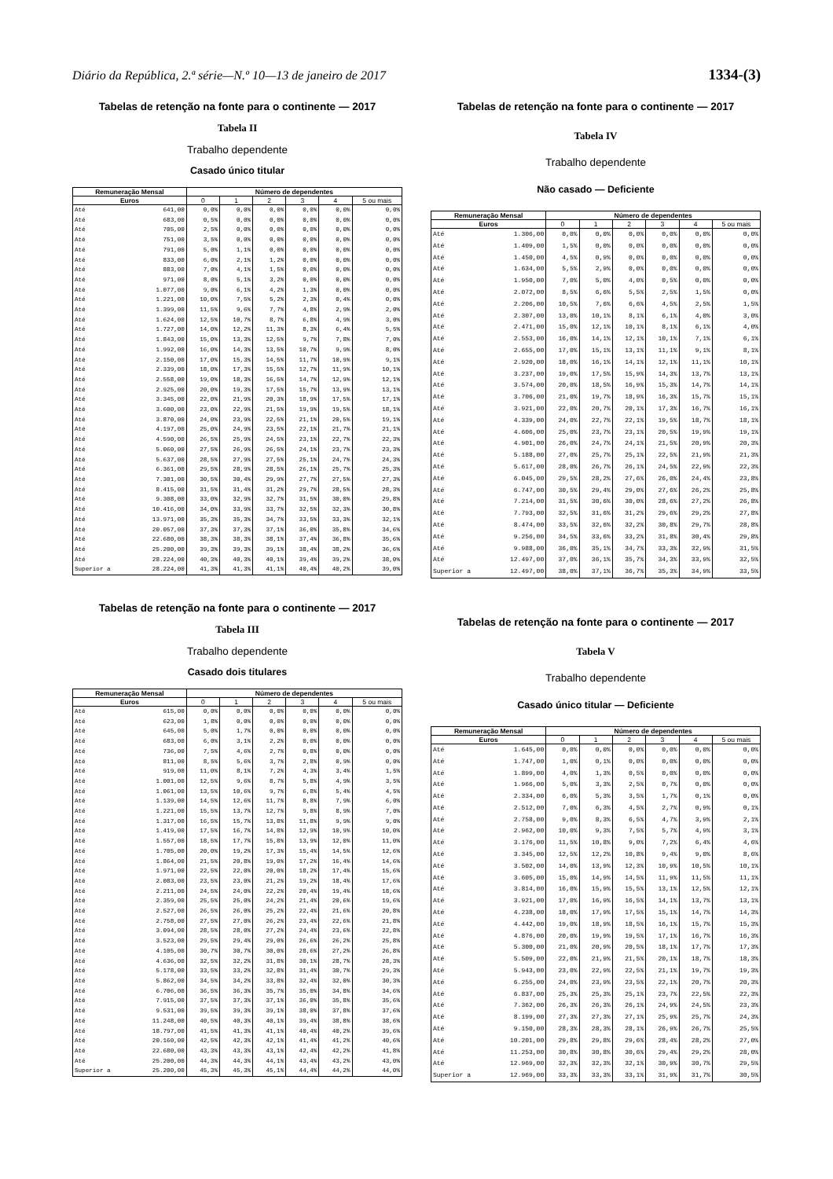Diário da República, 2.ª série—N.º 10—13 de janeiro de 2017 1334-(3)
Tabelas de retenção na fonte para o continente — 2017
Tabela II
Trabalho dependente
Casado único titular
| Remuneração Mensal | | Número de dependentes | | | | | |
| --- | --- | --- | --- | --- | --- | --- | --- |
| Euros | | 0 | 1 | 2 | 3 | 4 | 5 ou mais |
| Até | 641,00 | 0,0% | 0,0% | 0,0% | 0,0% | 0,0% | 0,0% |
| Até | 683,00 | 0,5% | 0,0% | 0,0% | 0,0% | 0,0% | 0,0% |
| Até | 705,00 | 2,5% | 0,0% | 0,0% | 0,0% | 0,0% | 0,0% |
| Até | 751,00 | 3,5% | 0,0% | 0,0% | 0,0% | 0,0% | 0,0% |
| Até | 791,00 | 5,0% | 1,1% | 0,0% | 0,0% | 0,0% | 0,0% |
| Até | 833,00 | 6,0% | 2,1% | 1,2% | 0,0% | 0,0% | 0,0% |
| Até | 883,00 | 7,0% | 4,1% | 1,5% | 0,0% | 0,0% | 0,0% |
| Até | 971,00 | 8,0% | 5,1% | 3,2% | 0,0% | 0,0% | 0,0% |
| Até | 1.077,00 | 9,0% | 6,1% | 4,2% | 1,3% | 0,0% | 0,0% |
| Até | 1.221,00 | 10,0% | 7,5% | 5,2% | 2,3% | 0,4% | 0,0% |
| Até | 1.399,00 | 11,5% | 9,6% | 7,7% | 4,8% | 2,9% | 2,0% |
| Até | 1.624,00 | 12,5% | 10,7% | 8,7% | 6,8% | 4,9% | 3,0% |
| Até | 1.727,00 | 14,0% | 12,2% | 11,3% | 8,3% | 6,4% | 5,5% |
| Até | 1.843,00 | 15,0% | 13,3% | 12,5% | 9,7% | 7,8% | 7,0% |
| Até | 1.992,00 | 16,0% | 14,3% | 13,5% | 10,7% | 9,9% | 8,0% |
| Até | 2.150,00 | 17,0% | 15,3% | 14,5% | 11,7% | 10,9% | 9,1% |
| Até | 2.339,00 | 18,0% | 17,3% | 15,5% | 12,7% | 11,9% | 10,1% |
| Até | 2.558,00 | 19,0% | 18,3% | 16,5% | 14,7% | 12,9% | 12,1% |
| Até | 2.925,00 | 20,0% | 19,3% | 17,5% | 15,7% | 13,9% | 13,1% |
| Até | 3.345,00 | 22,0% | 21,9% | 20,3% | 18,9% | 17,5% | 17,1% |
| Até | 3.600,00 | 23,0% | 22,9% | 21,5% | 19,9% | 19,5% | 18,1% |
| Até | 3.870,00 | 24,0% | 23,9% | 22,5% | 21,1% | 20,5% | 19,1% |
| Até | 4.197,00 | 25,0% | 24,9% | 23,5% | 22,1% | 21,7% | 21,1% |
| Até | 4.590,00 | 26,5% | 25,9% | 24,5% | 23,1% | 22,7% | 22,3% |
| Até | 5.060,00 | 27,5% | 26,9% | 26,5% | 24,1% | 23,7% | 23,3% |
| Até | 5.637,00 | 28,5% | 27,9% | 27,5% | 25,1% | 24,7% | 24,3% |
| Até | 6.361,00 | 29,5% | 28,9% | 28,5% | 26,1% | 25,7% | 25,3% |
| Até | 7.301,00 | 30,5% | 30,4% | 29,9% | 27,7% | 27,5% | 27,3% |
| Até | 8.415,00 | 31,5% | 31,4% | 31,2% | 29,7% | 28,5% | 28,3% |
| Até | 9.308,00 | 33,0% | 32,9% | 32,7% | 31,5% | 30,0% | 29,8% |
| Até | 10.416,00 | 34,0% | 33,9% | 33,7% | 32,5% | 32,3% | 30,8% |
| Até | 13.971,00 | 35,3% | 35,3% | 34,7% | 33,5% | 33,3% | 32,1% |
| Até | 20.057,00 | 37,3% | 37,3% | 37,1% | 36,0% | 35,8% | 34,6% |
| Até | 22.680,00 | 38,3% | 38,3% | 38,1% | 37,4% | 36,8% | 35,6% |
| Até | 25.200,00 | 39,3% | 39,3% | 39,1% | 38,4% | 38,2% | 36,6% |
| Até | 28.224,00 | 40,3% | 40,3% | 40,1% | 39,4% | 39,2% | 38,0% |
| Superior a | 28.224,00 | 41,3% | 41,3% | 41,1% | 40,4% | 40,2% | 39,0% |
Tabelas de retenção na fonte para o continente — 2017
Tabela III
Trabalho dependente
Casado dois titulares
| Remuneração Mensal | | Número de dependentes | | | | | |
| --- | --- | --- | --- | --- | --- | --- | --- |
| Euros | | 0 | 1 | 2 | 3 | 4 | 5 ou mais |
| Até | 615,00 | 0,0% | 0,0% | 0,0% | 0,0% | 0,0% | 0,0% |
| Até | 623,00 | 1,8% | 0,0% | 0,0% | 0,0% | 0,0% | 0,0% |
| Até | 645,00 | 5,0% | 1,7% | 0,0% | 0,0% | 0,0% | 0,0% |
| Até | 683,00 | 6,0% | 3,1% | 2,2% | 0,0% | 0,0% | 0,0% |
| Até | 736,00 | 7,5% | 4,6% | 2,7% | 0,8% | 0,0% | 0,0% |
| Até | 811,00 | 8,5% | 5,6% | 3,7% | 2,8% | 0,9% | 0,0% |
| Até | 919,00 | 11,0% | 8,1% | 7,2% | 4,3% | 3,4% | 1,5% |
| Até | 1.001,00 | 12,5% | 9,6% | 8,7% | 5,8% | 4,9% | 3,5% |
| Até | 1.061,00 | 13,5% | 10,6% | 9,7% | 6,8% | 5,4% | 4,5% |
| Até | 1.139,00 | 14,5% | 12,6% | 11,7% | 8,8% | 7,9% | 6,0% |
| Até | 1.221,00 | 15,5% | 13,7% | 12,7% | 9,8% | 8,9% | 7,0% |
| Até | 1.317,00 | 16,5% | 15,7% | 13,8% | 11,8% | 9,9% | 9,0% |
| Até | 1.419,00 | 17,5% | 16,7% | 14,8% | 12,9% | 10,9% | 10,0% |
| Até | 1.557,00 | 18,5% | 17,7% | 15,8% | 13,9% | 12,0% | 11,0% |
| Até | 1.705,00 | 20,0% | 19,2% | 17,3% | 15,4% | 14,5% | 12,6% |
| Até | 1.864,00 | 21,5% | 20,8% | 19,0% | 17,2% | 16,4% | 14,6% |
| Até | 1.971,00 | 22,5% | 22,0% | 20,0% | 18,2% | 17,4% | 15,6% |
| Até | 2.083,00 | 23,5% | 23,0% | 21,2% | 19,2% | 18,4% | 17,6% |
| Até | 2.211,00 | 24,5% | 24,0% | 22,2% | 20,4% | 19,4% | 18,6% |
| Até | 2.359,00 | 25,5% | 25,0% | 24,2% | 21,4% | 20,6% | 19,6% |
| Até | 2.527,00 | 26,5% | 26,0% | 25,2% | 22,4% | 21,6% | 20,8% |
| Até | 2.758,00 | 27,5% | 27,0% | 26,2% | 23,4% | 22,6% | 21,8% |
| Até | 3.094,00 | 28,5% | 28,0% | 27,2% | 24,4% | 23,6% | 22,8% |
| Até | 3.523,00 | 29,5% | 29,4% | 29,0% | 26,6% | 26,2% | 25,8% |
| Até | 4.105,00 | 30,7% | 30,7% | 30,0% | 28,6% | 27,2% | 26,8% |
| Até | 4.636,00 | 32,5% | 32,2% | 31,8% | 30,1% | 28,7% | 28,3% |
| Até | 5.178,00 | 33,5% | 33,2% | 32,8% | 31,4% | 30,7% | 29,3% |
| Até | 5.862,00 | 34,5% | 34,2% | 33,8% | 32,4% | 32,0% | 30,3% |
| Até | 6.706,00 | 36,5% | 36,3% | 35,7% | 35,0% | 34,8% | 34,6% |
| Até | 7.915,00 | 37,5% | 37,3% | 37,1% | 36,0% | 35,8% | 35,6% |
| Até | 9.531,00 | 39,5% | 39,3% | 39,1% | 38,0% | 37,8% | 37,6% |
| Até | 11.248,00 | 40,5% | 40,3% | 40,1% | 39,4% | 38,8% | 38,6% |
| Até | 18.797,00 | 41,5% | 41,3% | 41,1% | 40,4% | 40,2% | 39,6% |
| Até | 20.160,00 | 42,5% | 42,3% | 42,1% | 41,4% | 41,2% | 40,6% |
| Até | 22.680,00 | 43,3% | 43,3% | 43,1% | 42,4% | 42,2% | 41,8% |
| Até | 25.200,00 | 44,3% | 44,3% | 44,1% | 43,4% | 43,2% | 43,0% |
| Superior a | 25.200,00 | 45,3% | 45,3% | 45,1% | 44,4% | 44,2% | 44,0% |
Tabelas de retenção na fonte para o continente — 2017
Tabela IV
Trabalho dependente
Não casado — Deficiente
| Remuneração Mensal | | Número de dependentes | | | | | |
| --- | --- | --- | --- | --- | --- | --- | --- |
| Euros | | 0 | 1 | 2 | 3 | 4 | 5 ou mais |
| Até | 1.306,00 | 0,0% | 0,0% | 0,0% | 0,0% | 0,0% | 0,0% |
| Até | 1.409,00 | 1,5% | 0,0% | 0,0% | 0,0% | 0,0% | 0,0% |
| Até | 1.450,00 | 4,5% | 0,9% | 0,0% | 0,0% | 0,0% | 0,0% |
| Até | 1.634,00 | 5,5% | 2,9% | 0,0% | 0,0% | 0,0% | 0,0% |
| Até | 1.950,00 | 7,0% | 5,0% | 4,0% | 0,5% | 0,0% | 0,0% |
| Até | 2.072,00 | 8,5% | 6,6% | 5,5% | 2,5% | 1,5% | 0,0% |
| Até | 2.206,00 | 10,5% | 7,6% | 6,6% | 4,5% | 2,5% | 1,5% |
| Até | 2.307,00 | 13,0% | 10,1% | 8,1% | 6,1% | 4,0% | 3,0% |
| Até | 2.471,00 | 15,0% | 12,1% | 10,1% | 8,1% | 6,1% | 4,0% |
| Até | 2.553,00 | 16,0% | 14,1% | 12,1% | 10,1% | 7,1% | 6,1% |
| Até | 2.655,00 | 17,0% | 15,1% | 13,1% | 11,1% | 9,1% | 8,1% |
| Até | 2.920,00 | 18,0% | 16,1% | 14,1% | 12,1% | 11,1% | 10,1% |
| Até | 3.237,00 | 19,0% | 17,5% | 15,9% | 14,3% | 13,7% | 13,1% |
| Até | 3.574,00 | 20,0% | 18,5% | 16,9% | 15,3% | 14,7% | 14,1% |
| Até | 3.706,00 | 21,0% | 19,7% | 18,9% | 16,3% | 15,7% | 15,1% |
| Até | 3.921,00 | 22,0% | 20,7% | 20,1% | 17,3% | 16,7% | 16,1% |
| Até | 4.339,00 | 24,0% | 22,7% | 22,1% | 19,5% | 18,7% | 18,1% |
| Até | 4.606,00 | 25,0% | 23,7% | 23,1% | 20,5% | 19,9% | 19,1% |
| Até | 4.901,00 | 26,0% | 24,7% | 24,1% | 21,5% | 20,9% | 20,3% |
| Até | 5.188,00 | 27,0% | 25,7% | 25,1% | 22,5% | 21,9% | 21,3% |
| Até | 5.617,00 | 28,0% | 26,7% | 26,1% | 24,5% | 22,9% | 22,3% |
| Até | 6.045,00 | 29,5% | 28,2% | 27,6% | 26,0% | 24,4% | 23,8% |
| Até | 6.747,00 | 30,5% | 29,4% | 29,0% | 27,6% | 26,2% | 25,8% |
| Até | 7.214,00 | 31,5% | 30,6% | 30,0% | 28,6% | 27,2% | 26,8% |
| Até | 7.793,00 | 32,5% | 31,6% | 31,2% | 29,6% | 29,2% | 27,8% |
| Até | 8.474,00 | 33,5% | 32,6% | 32,2% | 30,8% | 29,7% | 28,8% |
| Até | 9.256,00 | 34,5% | 33,6% | 33,2% | 31,8% | 30,4% | 29,8% |
| Até | 9.988,00 | 36,0% | 35,1% | 34,7% | 33,3% | 32,9% | 31,5% |
| Até | 12.497,00 | 37,0% | 36,1% | 35,7% | 34,3% | 33,9% | 32,5% |
| Superior a | 12.497,00 | 38,0% | 37,1% | 36,7% | 35,3% | 34,9% | 33,5% |
Tabelas de retenção na fonte para o continente — 2017
Tabela V
Trabalho dependente
Casado único titular — Deficiente
| Remuneração Mensal | | Número de dependentes | | | | | |
| --- | --- | --- | --- | --- | --- | --- | --- |
| Euros | | 0 | 1 | 2 | 3 | 4 | 5 ou mais |
| Até | 1.645,00 | 0,0% | 0,0% | 0,0% | 0,0% | 0,0% | 0,0% |
| Até | 1.747,00 | 1,0% | 0,1% | 0,0% | 0,0% | 0,0% | 0,0% |
| Até | 1.899,00 | 4,0% | 1,3% | 0,5% | 0,0% | 0,0% | 0,0% |
| Até | 1.966,00 | 5,0% | 3,3% | 2,5% | 0,7% | 0,0% | 0,0% |
| Até | 2.334,00 | 6,0% | 5,3% | 3,5% | 1,7% | 0,1% | 0,0% |
| Até | 2.512,00 | 7,0% | 6,3% | 4,5% | 2,7% | 0,9% | 0,1% |
| Até | 2.758,00 | 9,0% | 8,3% | 6,5% | 4,7% | 3,9% | 2,1% |
| Até | 2.962,00 | 10,0% | 9,3% | 7,5% | 5,7% | 4,9% | 3,1% |
| Até | 3.176,00 | 11,5% | 10,8% | 9,0% | 7,2% | 6,4% | 4,6% |
| Até | 3.345,00 | 12,5% | 12,2% | 10,8% | 9,4% | 9,0% | 8,6% |
| Até | 3.502,00 | 14,0% | 13,9% | 12,3% | 10,9% | 10,5% | 10,1% |
| Até | 3.605,00 | 15,0% | 14,9% | 14,5% | 11,9% | 11,5% | 11,1% |
| Até | 3.814,00 | 16,0% | 15,9% | 15,5% | 13,1% | 12,5% | 12,1% |
| Até | 3.921,00 | 17,0% | 16,9% | 16,5% | 14,1% | 13,7% | 13,1% |
| Até | 4.238,00 | 18,0% | 17,9% | 17,5% | 15,1% | 14,7% | 14,3% |
| Até | 4.442,00 | 19,0% | 18,9% | 18,5% | 16,1% | 15,7% | 15,3% |
| Até | 4.876,00 | 20,0% | 19,9% | 19,5% | 17,1% | 16,7% | 16,3% |
| Até | 5.300,00 | 21,0% | 20,9% | 20,5% | 18,1% | 17,7% | 17,3% |
| Até | 5.509,00 | 22,0% | 21,9% | 21,5% | 20,1% | 18,7% | 18,3% |
| Até | 5.943,00 | 23,0% | 22,9% | 22,5% | 21,1% | 19,7% | 19,3% |
| Até | 6.255,00 | 24,0% | 23,9% | 23,5% | 22,1% | 20,7% | 20,3% |
| Até | 6.837,00 | 25,3% | 25,3% | 25,1% | 23,7% | 22,5% | 22,3% |
| Até | 7.362,00 | 26,3% | 26,3% | 26,1% | 24,9% | 24,5% | 23,3% |
| Até | 8.199,00 | 27,3% | 27,3% | 27,1% | 25,9% | 25,7% | 24,3% |
| Até | 9.150,00 | 28,3% | 28,3% | 28,1% | 26,9% | 26,7% | 25,5% |
| Até | 10.201,00 | 29,8% | 29,8% | 29,6% | 28,4% | 28,2% | 27,0% |
| Até | 11.253,00 | 30,8% | 30,8% | 30,6% | 29,4% | 29,2% | 28,0% |
| Até | 12.969,00 | 32,3% | 32,3% | 32,1% | 30,9% | 30,7% | 29,5% |
| Superior a | 12.969,00 | 33,3% | 33,3% | 33,1% | 31,9% | 31,7% | 30,5% |